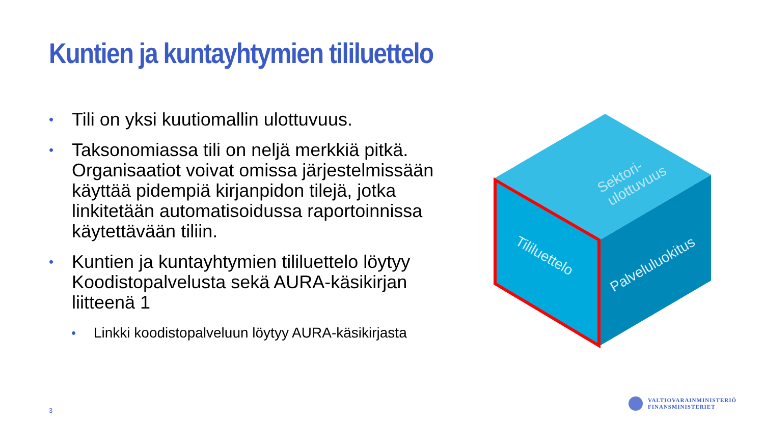Kuntien ja kuntayhtymien tililuettelo
• Tili on yksi kuutiomallin ulottuvuus.
• Taksonomiassa tili on neljä merkkiä pitkä. Organisaatiot voivat omissa järjestelmissään käyttää pidempiä kirjanpidon tilejä, jotka linkitetään automatisoidussa raportoinnissa käytettävään tiliin.
• Kuntien ja kuntayhtymien tililuettelo löytyy Koodistopalvelusta sekä AURA-käsikirjan liitteenä 1
• Linkki koodistopalveluun löytyy AURA-käsikirjasta
Sektori-
ulottuvuus
Tililuettelo
Palveluluokitus
3
VALTIOVARAINMINISTERIÖ
FINANSMINISTERIET